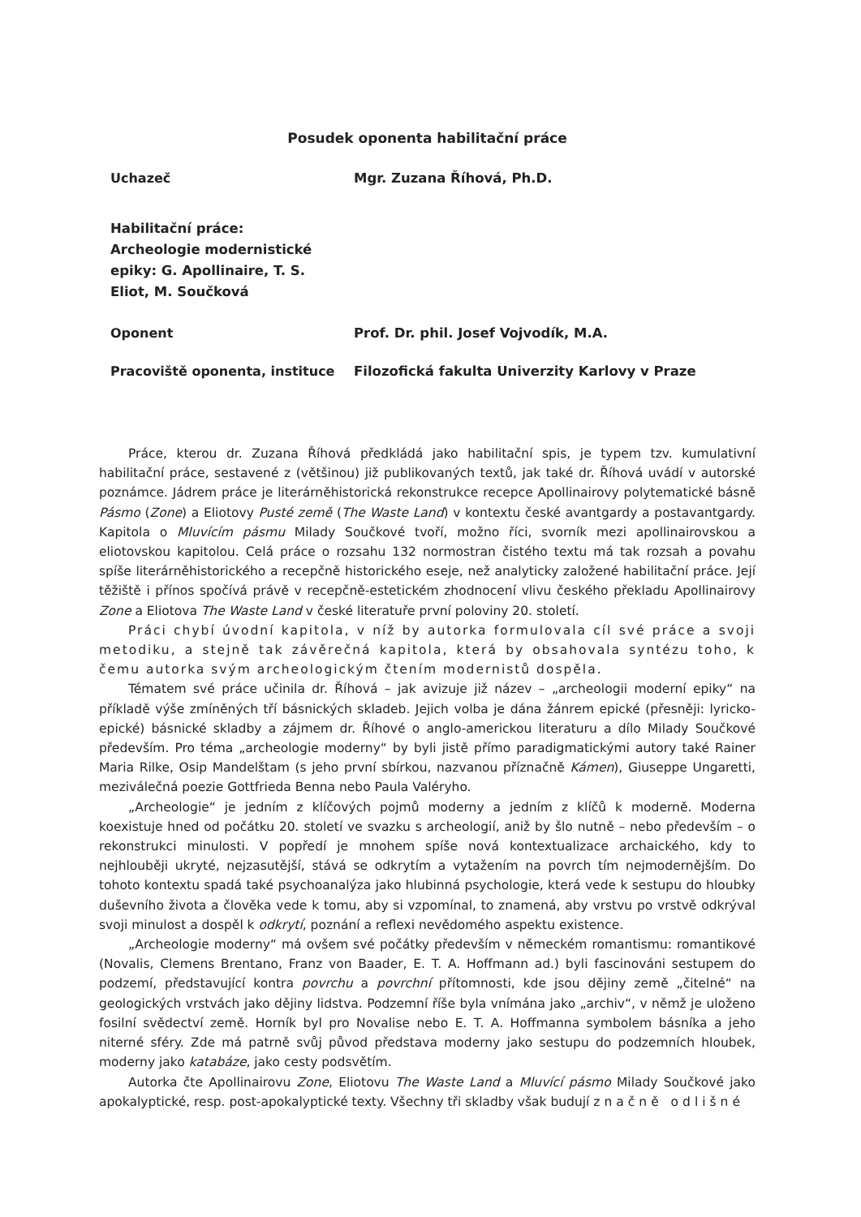Posudek oponenta habilitační práce
Uchazeč Mgr. Zuzana Říhová, Ph.D.
Habilitační práce:
Archeologie modernistické epiky: G. Apollinaire, T. S. Eliot, M. Součková
Oponent Prof. Dr. phil. Josef Vojvodík, M.A.
Pracoviště oponenta, instituce Filozofická fakulta Univerzity Karlovy v Praze
Práce, kterou dr. Zuzana Říhová předkládá jako habilitační spis, je typem tzv. kumulativní habilitační práce, sestavené z (většinou) již publikovaných textů, jak také dr. Říhová uvádí v autorské poznámce. Jádrem práce je literárněhistorická rekonstrukce recepce Apollinairovy polytematické básně Pásmo (Zone) a Eliotovy Pusté země (The Waste Land) v kontextu české avantgardy a postavantgardy. Kapitola o Mluvícím pásmu Milady Součkové tvoří, možno říci, svorník mezi apollinairovskou a eliotovskou kapitolou. Celá práce o rozsahu 132 normostran čistého textu má tak rozsah a povahu spíše literárněhistorického a recepčně historického eseje, než analyticky založené habilitační práce. Její těžiště i přínos spočívá právě v recepčně-estetickém zhodnocení vlivu českého překladu Apollinairovy Zone a Eliotova The Waste Land v české literatuře první poloviny 20. století.
Práci chybí úvodní kapitola, v níž by autorka formulovala cíl své práce a svoji metodiku, a stejně tak závěrečná kapitola, která by obsahovala syntézu toho, k čemu autorka svým archeologickým čtením modernistů dospěla.
Tématem své práce učinila dr. Říhová – jak avizuje již název – „archeologii moderní epiky“ na příkladě výše zmíněných tří básnických skladeb. Jejich volba je dána žánrem epické (přesněji: lyricko-epické) básnické skladby a zájmem dr. Říhové o anglo-americkou literaturu a dílo Milady Součkové především. Pro téma „archeologie moderny“ by byli jistě přímo paradigmatickými autory také Rainer Maria Rilke, Osip Mandelštam (s jeho první sbírkou, nazvanou příznačně Kámen), Giuseppe Ungaretti, meziválečná poezie Gottfrieda Benna nebo Paula Valéryho.
„Archeologie“ je jedním z klíčových pojmů moderny a jedním z klíčů k moderně. Moderna koexistuje hned od počátku 20. století ve svazku s archeologií, aniž by šlo nutně – nebo především – o rekonstrukci minulosti. V popředí je mnohem spíše nová kontextualizace archaického, kdy to nejhlouběji ukryté, nejzasutější, stává se odkrytím a vytažením na povrch tím nejmodernějším. Do tohoto kontextu spadá také psychoanalýza jako hlubinná psychologie, která vede k sestupu do hloubky duševního života a člověka vede k tomu, aby si vzpomínal, to znamená, aby vrstvu po vrstvě odkrýval svoji minulost a dospěl k odkrytí, poznání a reflexi nevědomého aspektu existence.
„Archeologie moderny“ má ovšem své počátky především v německém romantismu: romantikové (Novalis, Clemens Brentano, Franz von Baader, E. T. A. Hoffmann ad.) byli fascinováni sestupem do podzemí, představující kontra povrchu a povrchní přítomnosti, kde jsou dějiny země „čitelné“ na geologických vrstvách jako dějiny lidstva. Podzemní říše byla vnímána jako „archiv“, v němž je uloženo fosilní svědectví země. Horník byl pro Novalise nebo E. T. A. Hoffmanna symbolem básníka a jeho niterné sféry. Zde má patrně svůj původ představa moderny jako sestupu do podzemních hloubek, moderny jako katabáze, jako cesty podsvětím.
Autorka čte Apollinairovu Zone, Eliotovu The Waste Land a Mluvící pásmo Milady Součkové jako apokalyptické, resp. post-apokalyptické texty. Všechny tři skladby však budují značně odlišné